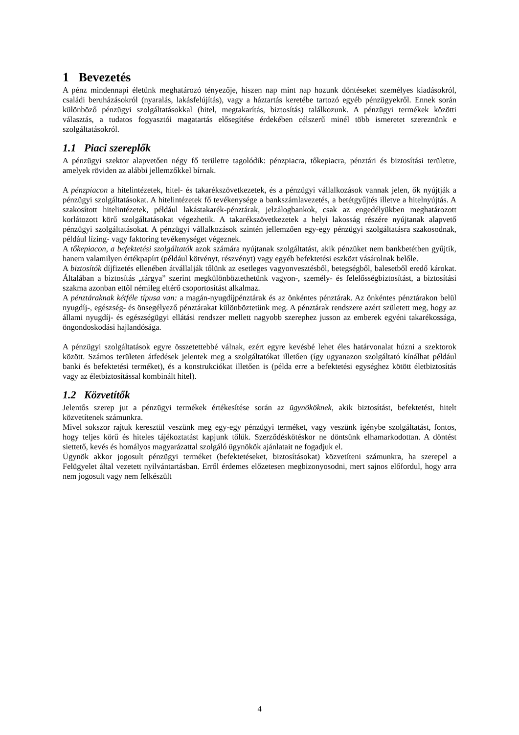1 Bevezetés
A pénz mindennapi életünk meghatározó tényezője, hiszen nap mint nap hozunk döntéseket személyes kiadásokról, családi beruházásokról (nyaralás, lakásfelújítás), vagy a háztartás keretébe tartozó egyéb pénzügyekről. Ennek során különböző pénzügyi szolgáltatásokkal (hitel, megtakarítás, biztosítás) találkozunk. A pénzügyi termékek közötti választás, a tudatos fogyasztói magatartás elősegítése érdekében célszerű minél több ismeretet szereznünk e szolgáltatásokról.
1.1 Piaci szereplők
A pénzügyi szektor alapvetően négy fő területre tagolódik: pénzpiacra, tőkepiacra, pénztári és biztosítási területre, amelyek röviden az alábbi jellemzőkkel bírnak.
A pénzpiacon a hitelintézetek, hitel- és takarékszövetkezetek, és a pénzügyi vállalkozások vannak jelen, ők nyújtják a pénzügyi szolgáltatásokat. A hitelintézetek fő tevékenysége a bankszámlavezetés, a betétgyűjtés illetve a hitelnyújtás. A szakosított hitelintézetek, például lakástakarék-pénztárak, jelzálogbankok, csak az engedélyükben meghatározott korlátozott körű szolgáltatásokat végezhetik. A takarékszövetkezetek a helyi lakosság részére nyújtanak alapvető pénzügyi szolgáltatásokat. A pénzügyi vállalkozások szintén jellemzően egy-egy pénzügyi szolgáltatásra szakosodnak, például lízing- vagy faktoring tevékenységet végeznek.
A tőkepiacon, a befektetési szolgáltatók azok számára nyújtanak szolgáltatást, akik pénzüket nem bankbetétben gyűjtik, hanem valamilyen értékpapírt (például kötvényt, részvényt) vagy egyéb befektetési eszközt vásárolnak belőle.
A biztosítók díjfizetés ellenében átvállalják tőlünk az esetleges vagyonvesztésből, betegségből, balesetből eredő károkat. Általában a biztosítás „tárgya” szerint megkülönböztethetünk vagyon-, személy- és felelősségbiztosítást, a biztosítási szakma azonban ettől némileg eltérő csoportosítást alkalmaz.
A pénztáraknak kétféle típusa van: a magán-nyugdíjpénztárak és az önkéntes pénztárak. Az önkéntes pénztárakon belül nyugdíj-, egészség- és önsegélyező pénztárakat különböztetünk meg. A pénztárak rendszere azért született meg, hogy az állami nyugdíj- és egészségügyi ellátási rendszer mellett nagyobb szerephez jusson az emberek egyéni takarékossága, öngondoskodási hajlandósága.
A pénzügyi szolgáltatások egyre összetettebbé válnak, ezért egyre kevésbé lehet éles határvonalat húzni a szektorok között. Számos területen átfedések jelentek meg a szolgáltatókat illetően (így ugyanazon szolgáltató kínálhat például banki és befektetési terméket), és a konstrukciókat illetően is (példa erre a befektetési egységhez kötött életbiztosítás vagy az életbiztosítással kombinált hitel).
1.2 Közvetítők
Jelentős szerep jut a pénzügyi termékek értékesítése során az ügynököknek, akik biztosítást, befektetést, hitelt közvetítenek számunkra.
Mivel sokszor rajtuk keresztül veszünk meg egy-egy pénzügyi terméket, vagy veszünk igénybe szolgáltatást, fontos, hogy teljes körű és hiteles tájékoztatást kapjunk tőlük. Szerződéskötéskor ne döntsünk elhamarkodottan. A döntést siettető, kevés és homályos magyarázattal szolgáló ügynökök ajánlatait ne fogadjuk el.
Ügynök akkor jogosult pénzügyi terméket (befektetéseket, biztosításokat) közvetíteni számunkra, ha szerepel a Felügyelet által vezetett nyilvántartásban. Erről érdemes előzetesen megbizonyosodni, mert sajnos előfordul, hogy arra nem jogosult vagy nem felkészült
4